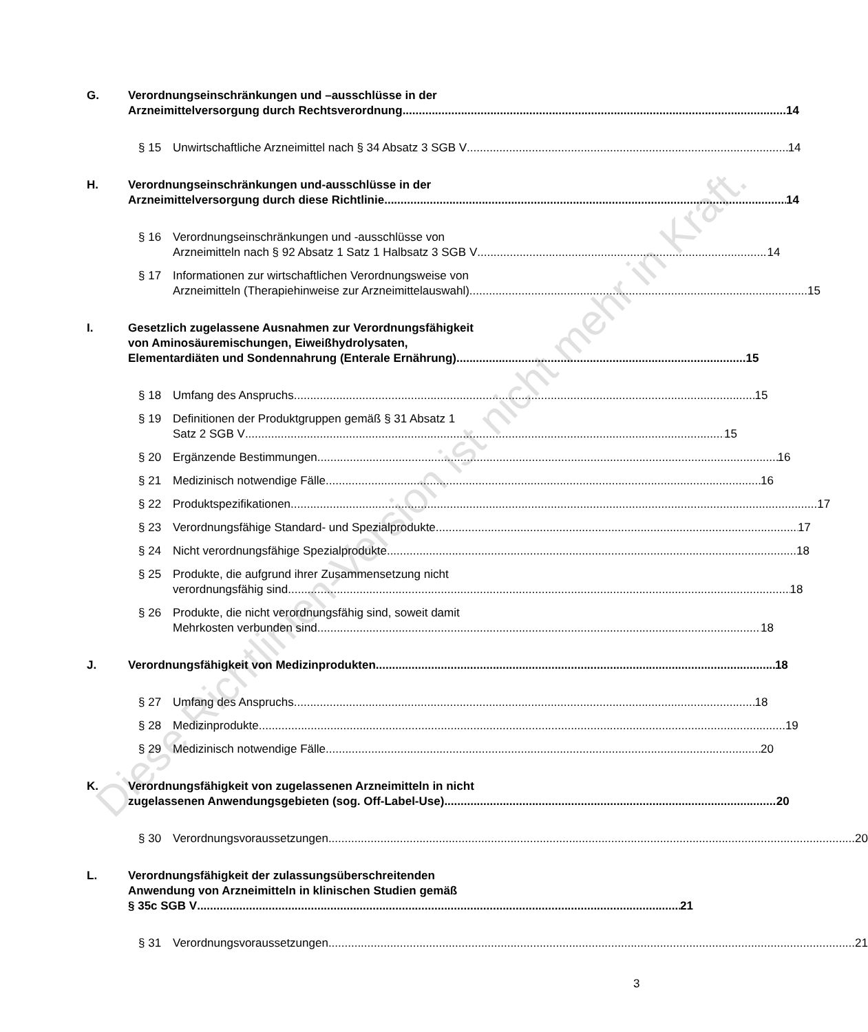Diese Richtlinien-Version ist nicht mehr in Kraft.
G. Verordnungseinschränkungen und –ausschlüsse in der
Arzneimittelversorgung durch Rechtsverordnung 14
§ 15 Unwirtschaftliche Arzneimittel nach § 34 Absatz 3 SGB V 14
H. Verordnungseinschränkungen und-ausschlüsse in der
Arzneimittelversorgung durch diese Richtlinie 14
§ 16 Verordnungseinschränkungen und -ausschlüsse von
Arzneimitteln nach § 92 Absatz 1 Satz 1 Halbsatz 3 SGB V 14
§ 17 Informationen zur wirtschaftlichen Verordnungsweise von
Arzneimitteln (Therapiehinweise zur Arzneimittelauswahl) 15
I. Gesetzlich zugelassene Ausnahmen zur Verordnungsfähigkeit
von Aminosäuremischungen, Eiweißhydrolysaten,
Elementardiäten und Sondennahrung (Enterale Ernährung) 15
§ 18 Umfang des Anspruchs 15
§ 19 Definitionen der Produktgruppen gemäß § 31 Absatz 1
Satz 2 SGB V 15
§ 20 Ergänzende Bestimmungen 16
§ 21 Medizinisch notwendige Fälle 16
§ 22 Produktspezifikationen 17
§ 23 Verordnungsfähige Standard- und Spezialprodukte 17
§ 24 Nicht verordnungsfähige Spezialprodukte 18
§ 25 Produkte, die aufgrund ihrer Zusammensetzung nicht
verordnungsfähig sind 18
§ 26 Produkte, die nicht verordnungsfähig sind, soweit damit
Mehrkosten verbunden sind 18
J. Verordnungsfähigkeit von Medizinprodukten 18
§ 27 Umfang des Anspruchs 18
§ 28 Medizinprodukte 19
§ 29 Medizinisch notwendige Fälle 20
K. Verordnungsfähigkeit von zugelassenen Arzneimitteln in nicht
zugelassenen Anwendungsgebieten (sog. Off-Label-Use) 20
§ 30 Verordnungsvoraussetzungen 20
L. Verordnungsfähigkeit der zulassungsüberschreitenden
Anwendung von Arzneimitteln in klinischen Studien gemäß
§ 35c SGB V 21
§ 31 Verordnungsvoraussetzungen 21
3